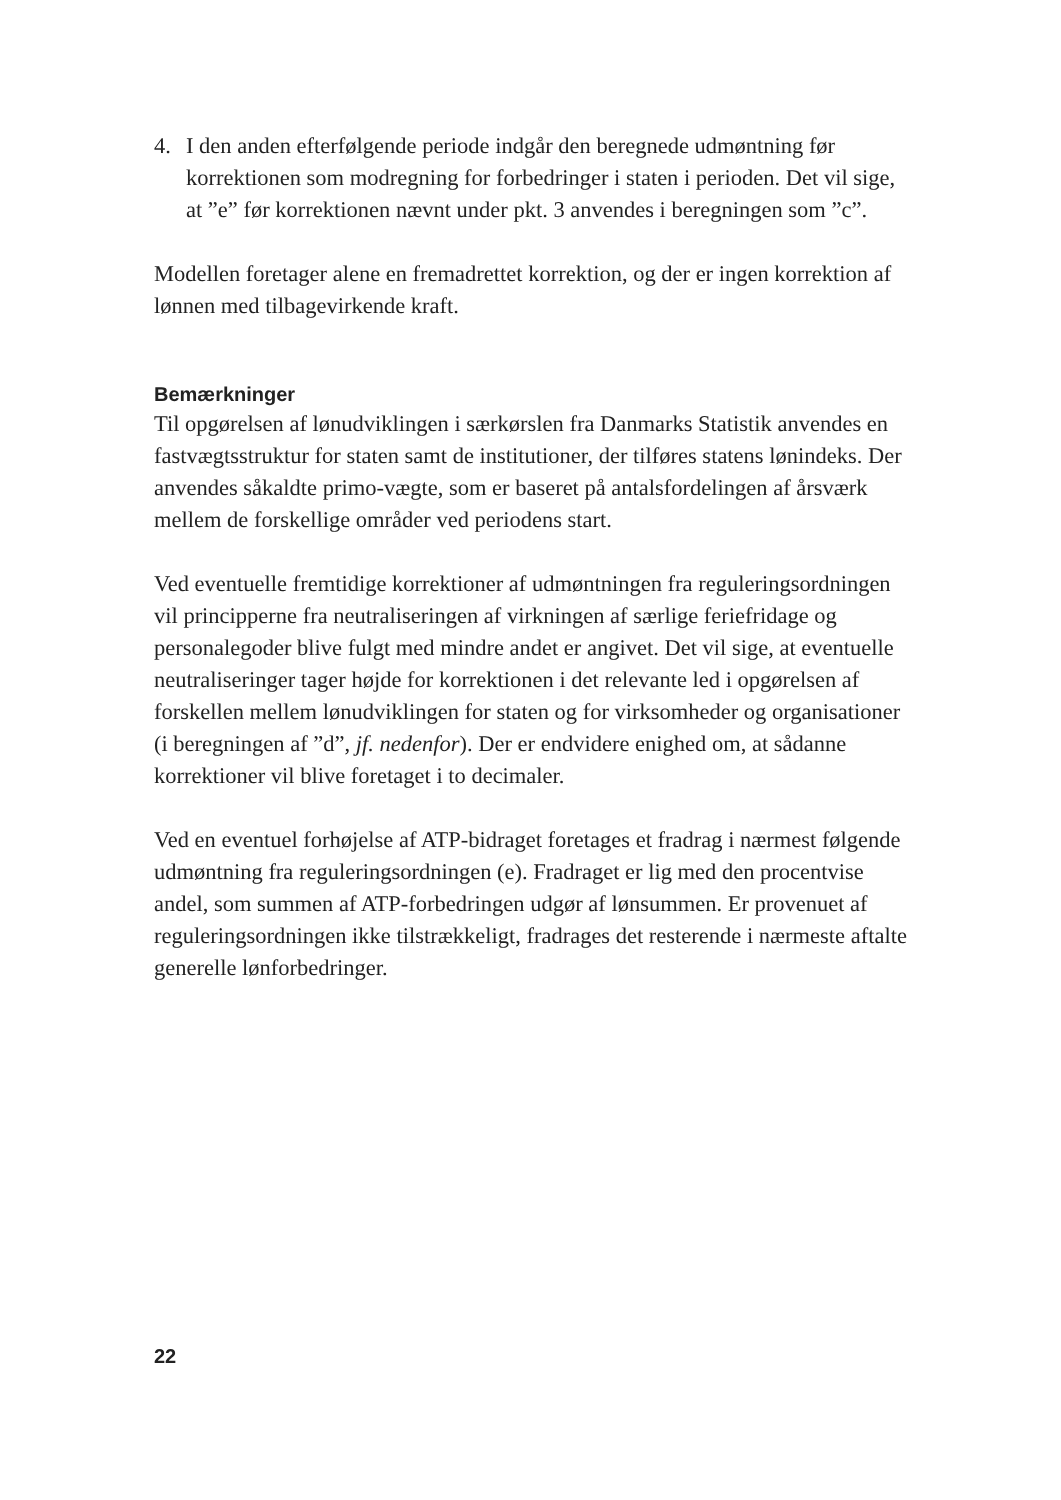4. I den anden efterfølgende periode indgår den beregnede udmøntning før korrektionen som modregning for forbedringer i staten i perioden. Det vil sige, at ”e” før korrektionen nævnt under pkt. 3 anvendes i beregningen som ”c”.
Modellen foretager alene en fremadrettet korrektion, og der er ingen korrektion af lønnen med tilbagevirkende kraft.
Bemærkninger
Til opgørelsen af lønudviklingen i særkørslen fra Danmarks Statistik anvendes en fastvægtsstruktur for staten samt de institutioner, der tilføres statens lønindeks. Der anvendes såkaldte primo-vægte, som er baseret på antalsfordelingen af årsværk mellem de forskellige områder ved periodens start.
Ved eventuelle fremtidige korrektioner af udmøntningen fra reguleringsordningen vil principperne fra neutraliseringen af virkningen af særlige feriefridage og personalegoder blive fulgt med mindre andet er angivet. Det vil sige, at eventuelle neutraliseringer tager højde for korrektionen i det relevante led i opgørelsen af forskellen mellem lønudviklingen for staten og for virksomheder og organisationer (i beregningen af ”d”, jf. nedenfor). Der er endvidere enighed om, at sådanne korrektioner vil blive foretaget i to decimaler.
Ved en eventuel forhøjelse af ATP-bidraget foretages et fradrag i nærmest følgende udmøntning fra reguleringsordningen (e). Fradraget er lig med den procentvise andel, som summen af ATP-forbedringen udgør af lønsummen. Er provenuet af reguleringsordningen ikke tilstrækkeligt, fradrages det resterende i nærmeste aftalte generelle lønforbedringer.
22